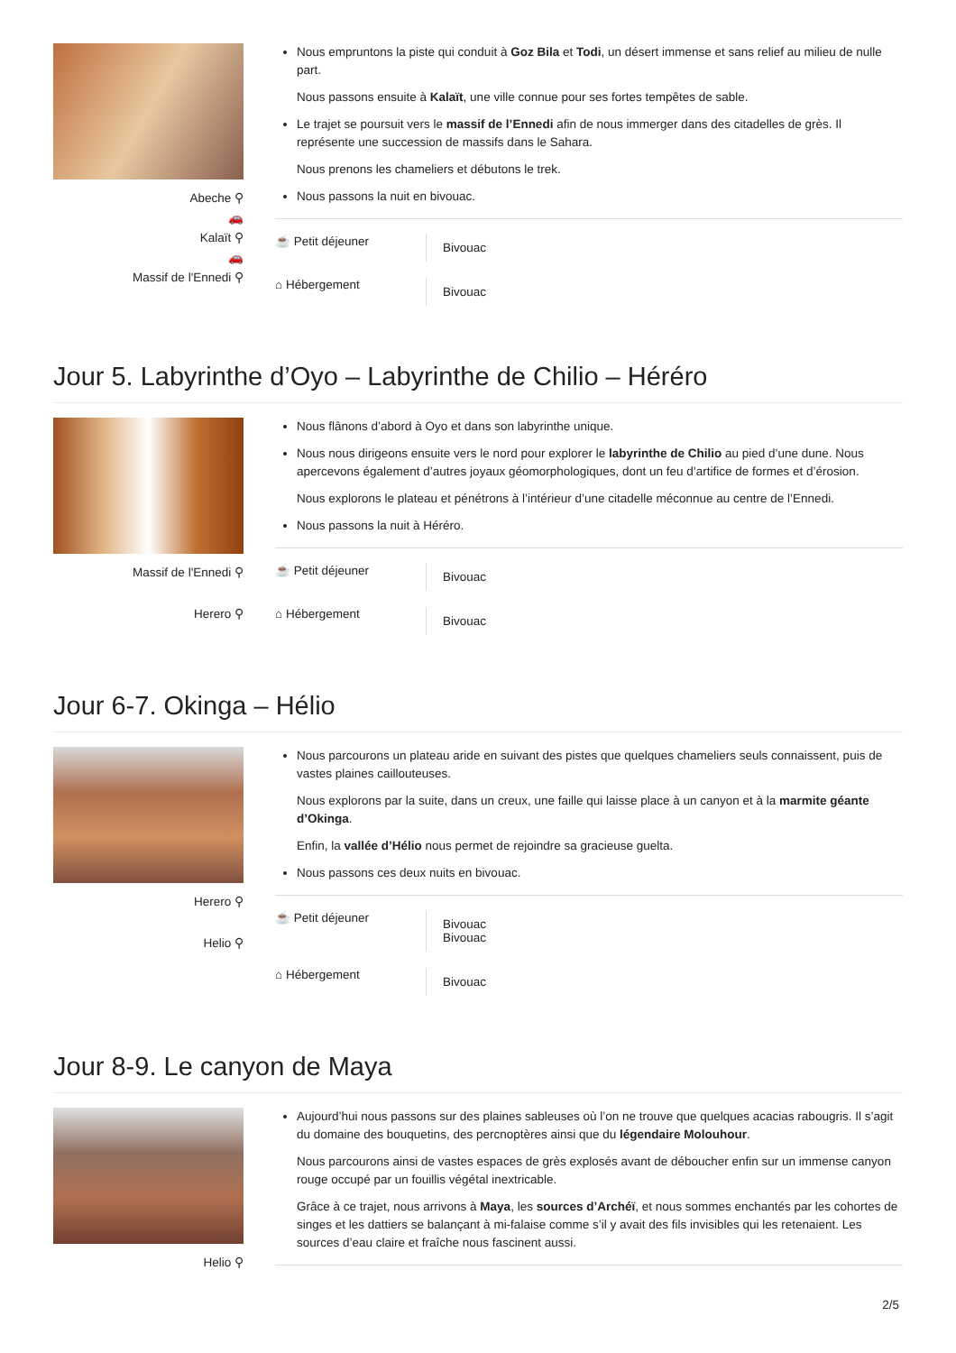Abeche ⚲
🚗
Kalaït ⚲
🚗
Massif de l'Ennedi ⚲
Nous empruntons la piste qui conduit à Goz Bila et Todi, un désert immense et sans relief au milieu de nulle part.
Nous passons ensuite à Kalaït, une ville connue pour ses fortes tempêtes de sable.
Le trajet se poursuit vers le massif de l’Ennedi afin de nous immerger dans des citadelles de grès. Il représente une succession de massifs dans le Sahara.
Nous prenons les chameliers et débutons le trek.
Nous passons la nuit en bivouac.
☕ Petit déjeuner
Bivouac
⌂ Hébergement
Bivouac
Jour 5. Labyrinthe d’Oyo – Labyrinthe de Chilio – Héréro
Massif de l'Ennedi ⚲
Herero ⚲
Nous flânons d’abord à Oyo et dans son labyrinthe unique.
Nous nous dirigeons ensuite vers le nord pour explorer le labyrinthe de Chilio au pied d’une dune. Nous apercevons également d’autres joyaux géomorphologiques, dont un feu d’artifice de formes et d’érosion.
Nous explorons le plateau et pénétrons à l’intérieur d’une citadelle méconnue au centre de l’Ennedi.
Nous passons la nuit à Héréro.
☕ Petit déjeuner
Bivouac
⌂ Hébergement
Bivouac
Jour 6-7. Okinga – Hélio
Herero ⚲
Helio ⚲
Nous parcourons un plateau aride en suivant des pistes que quelques chameliers seuls connaissent, puis de vastes plaines caillouteuses.
Nous explorons par la suite, dans un creux, une faille qui laisse place à un canyon et à la marmite géante d’Okinga.
Enfin, la vallée d’Hélio nous permet de rejoindre sa gracieuse guelta.
Nous passons ces deux nuits en bivouac.
☕ Petit déjeuner
Bivouac
Bivouac
⌂ Hébergement
Bivouac
Jour 8-9. Le canyon de Maya
Helio ⚲
Aujourd’hui nous passons sur des plaines sableuses où l’on ne trouve que quelques acacias rabougris. Il s’agit du domaine des bouquetins, des percnoptères ainsi que du légendaire Molouhour.
Nous parcourons ainsi de vastes espaces de grès explosés avant de déboucher enfin sur un immense canyon rouge occupé par un fouillis végétal inextricable.
Grâce à ce trajet, nous arrivons à Maya, les sources d’Archéï, et nous sommes enchantés par les cohortes de singes et les dattiers se balançant à mi-falaise comme s’il y avait des fils invisibles qui les retenaient. Les sources d’eau claire et fraîche nous fascinent aussi.
2/5